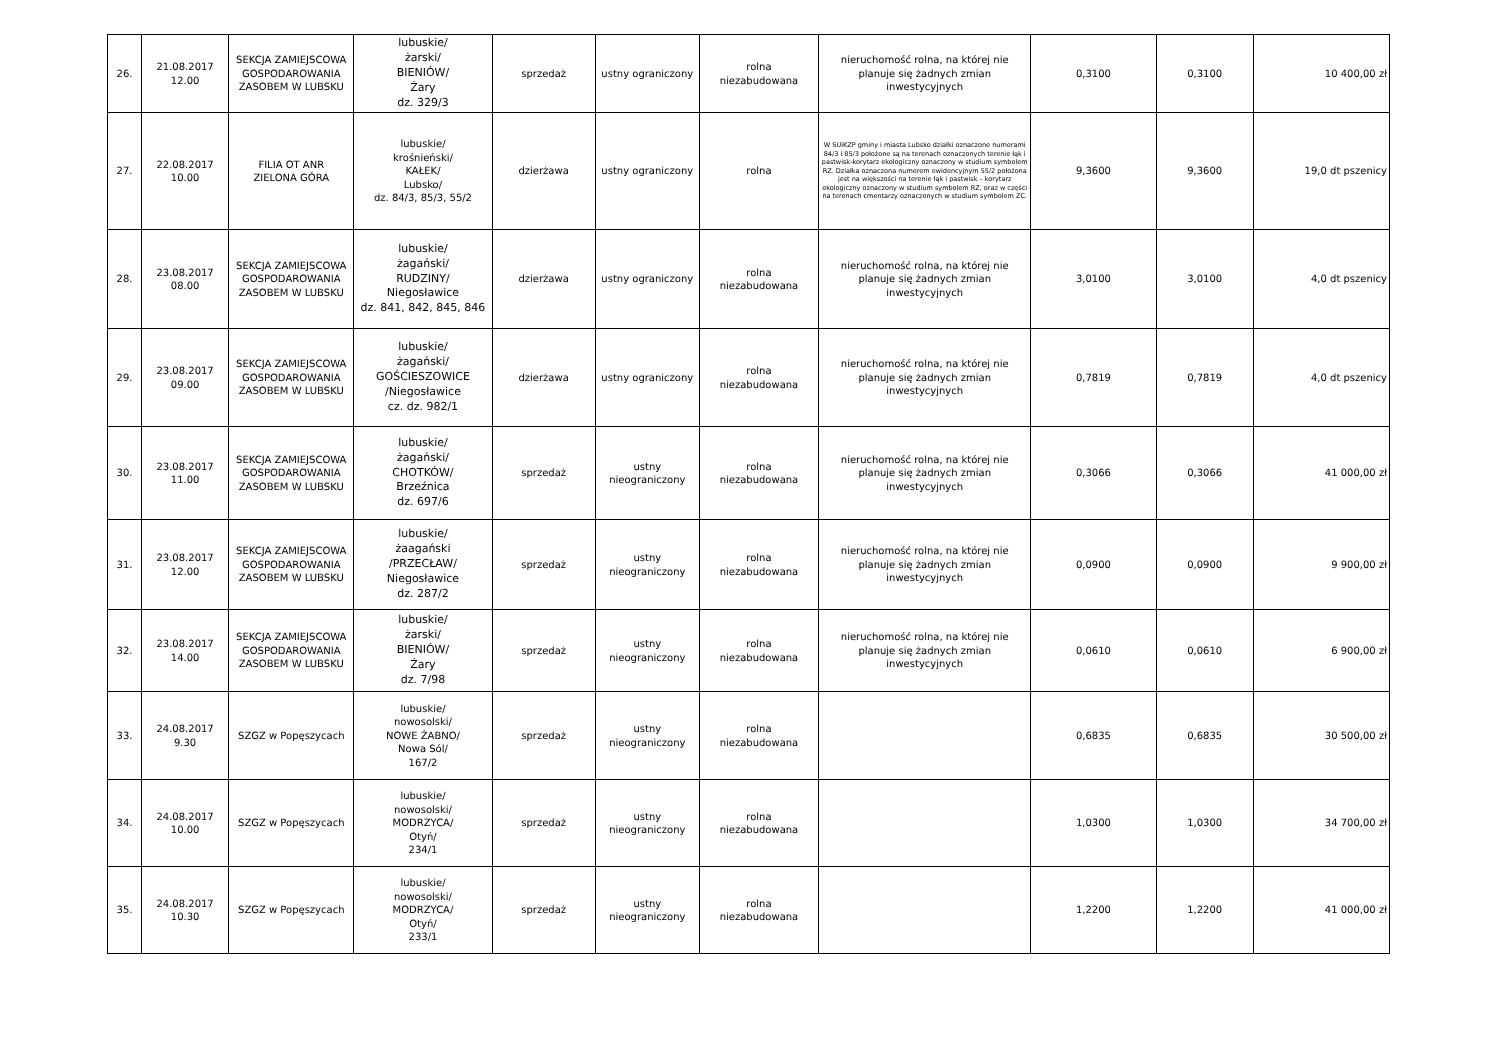| 26. | 21.08.2017 12.00 | SEKCJA ZAMIEJSCOWA GOSPODAROWANIA ZASOBEM W LUBSKU | lubuskie/ żarski/ BIENIÓW/ Żary dz. 329/3 | sprzedaż | ustny ograniczony | rolna niezabudowana | nieruchomość rolna, na której nie planuje się żadnych zmian inwestycyjnych | 0,3100 | 0,3100 | 10 400,00 zł |
| 27. | 22.08.2017 10.00 | FILIA OT ANR ZIELONA GÓRA | lubuskie/ krośnieński/ KAŁEK/ Lubsko/ dz. 84/3, 85/3, 55/2 | dzierżawa | ustny ograniczony | rolna | W SUiKZP gminy i miasta Lubsko działki oznaczone numerami 84/3 i 85/3 położone są na terenach oznaczonych terenie łąk i pastwisk-korytarz ekologiczny oznaczony w studium symbolem RZ. Działka oznaczona numerem ewidencyjnym 55/2 położona jest na większości na terenie łąk i pastwisk – korytarz ekologiczny oznaczony w studium symbolem RZ, oraz w części na terenach cmentarzy oznaczonych w studium symbolem ZC. | 9,3600 | 9,3600 | 19,0 dt pszenicy |
| 28. | 23.08.2017 08.00 | SEKCJA ZAMIEJSCOWA GOSPODAROWANIA ZASOBEM W LUBSKU | lubuskie/ żagański/ RUDZINY/ Niegosławice dz. 841, 842, 845, 846 | dzierżawa | ustny ograniczony | rolna niezabudowana | nieruchomość rolna, na której nie planuje się żadnych zmian inwestycyjnych | 3,0100 | 3,0100 | 4,0 dt pszenicy |
| 29. | 23.08.2017 09.00 | SEKCJA ZAMIEJSCOWA GOSPODAROWANIA ZASOBEM W LUBSKU | lubuskie/ żagański/ GOŚCIESZOWICE /Niegosławice cz. dz. 982/1 | dzierżawa | ustny ograniczony | rolna niezabudowana | nieruchomość rolna, na której nie planuje się żadnych zmian inwestycyjnych | 0,7819 | 0,7819 | 4,0 dt pszenicy |
| 30. | 23.08.2017 11.00 | SEKCJA ZAMIEJSCOWA GOSPODAROWANIA ZASOBEM W LUBSKU | lubuskie/ żagański/ CHOTKÓW/ Brzeźnica dz. 697/6 | sprzedaż | ustny nieograniczony | rolna niezabudowana | nieruchomość rolna, na której nie planuje się żadnych zmian inwestycyjnych | 0,3066 | 0,3066 | 41 000,00 zł |
| 31. | 23.08.2017 12.00 | SEKCJA ZAMIEJSCOWA GOSPODAROWANIA ZASOBEM W LUBSKU | lubuskie/ żaagański /PRZECŁAW/ Niegosławice dz. 287/2 | sprzedaż | ustny nieograniczony | rolna niezabudowana | nieruchomość rolna, na której nie planuje się żadnych zmian inwestycyjnych | 0,0900 | 0,0900 | 9 900,00 zł |
| 32. | 23.08.2017 14.00 | SEKCJA ZAMIEJSCOWA GOSPODAROWANIA ZASOBEM W LUBSKU | lubuskie/ żarski/ BIENIÓW/ Żary dz. 7/98 | sprzedaż | ustny nieograniczony | rolna niezabudowana | nieruchomość rolna, na której nie planuje się żadnych zmian inwestycyjnych | 0,0610 | 0,0610 | 6 900,00 zł |
| 33. | 24.08.2017 9.30 | SZGZ w Popęszycach | lubuskie/ nowosolski/ NOWE ŻABNO/ Nowa Sól/ 167/2 | sprzedaż | ustny nieograniczony | rolna niezabudowana | | 0,6835 | 0,6835 | 30 500,00 zł |
| 34. | 24.08.2017 10.00 | SZGZ w Popęszycach | lubuskie/ nowosolski/ MODRZYCA/ Otyń/ 234/1 | sprzedaż | ustny nieograniczony | rolna niezabudowana | | 1,0300 | 1,0300 | 34 700,00 zł |
| 35. | 24.08.2017 10.30 | SZGZ w Popęszycach | lubuskie/ nowosolski/ MODRZYCA/ Otyń/ 233/1 | sprzedaż | ustny nieograniczony | rolna niezabudowana | | 1,2200 | 1,2200 | 41 000,00 zł |